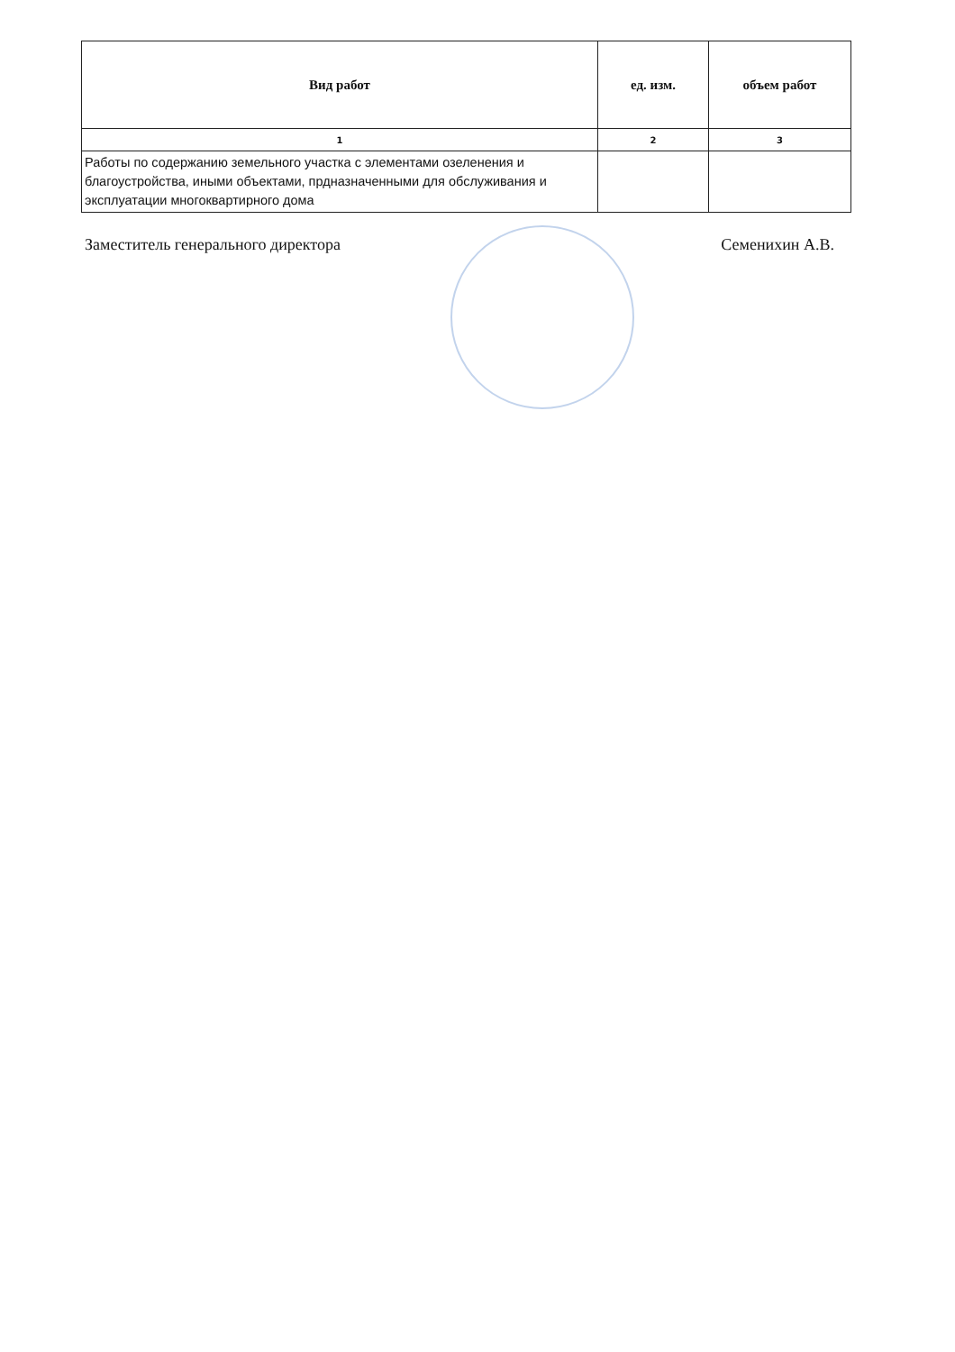| Вид работ | ед. изм. | объем работ |
| --- | --- | --- |
| 1 | 2 | 3 |
| Работы по содержанию земельного участка с элементами озеленения и благоустройства, иными объектами, прдназначенными для обслуживания и эксплуатации многоквартирного дома | | |
Заместитель генерального директора Семенихин А.В.